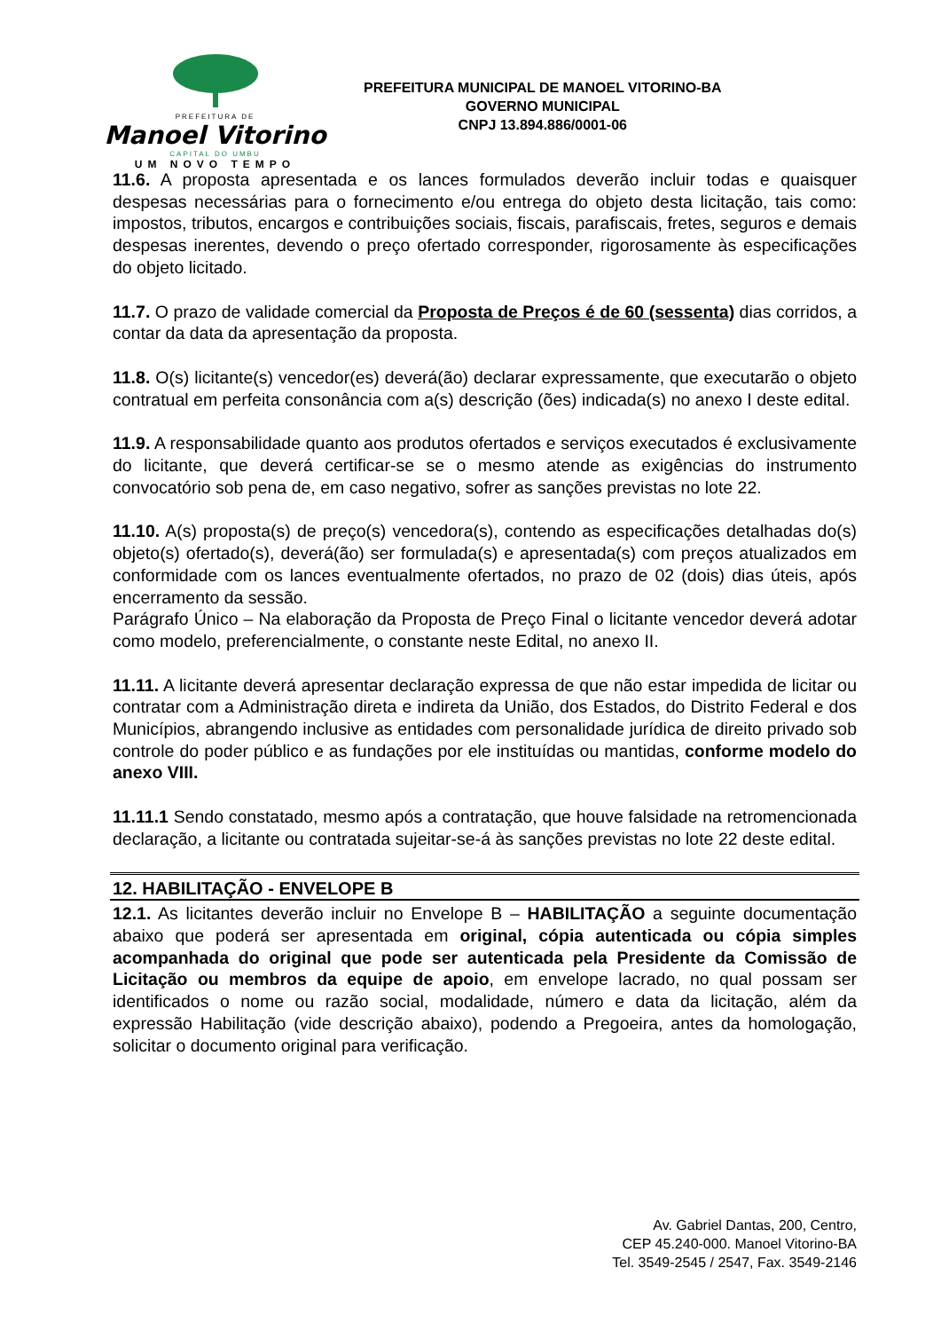PREFEITURA DE
Manoel Vitorino
CAPITAL DO UMBU
UM NOVO TEMPO
PREFEITURA MUNICIPAL DE MANOEL VITORINO-BA
GOVERNO MUNICIPAL
CNPJ 13.894.886/0001-06
11.6. A proposta apresentada e os lances formulados deverão incluir todas e quaisquer despesas necessárias para o fornecimento e/ou entrega do objeto desta licitação, tais como: impostos, tributos, encargos e contribuições sociais, fiscais, parafiscais, fretes, seguros e demais despesas inerentes, devendo o preço ofertado corresponder, rigorosamente às especificações do objeto licitado.
11.7. O prazo de validade comercial da Proposta de Preços é de 60 (sessenta) dias corridos, a contar da data da apresentação da proposta.
11.8. O(s) licitante(s) vencedor(es) deverá(ão) declarar expressamente, que executarão o objeto contratual em perfeita consonância com a(s) descrição (ões) indicada(s) no anexo I deste edital.
11.9. A responsabilidade quanto aos produtos ofertados e serviços executados é exclusivamente do licitante, que deverá certificar-se se o mesmo atende as exigências do instrumento convocatório sob pena de, em caso negativo, sofrer as sanções previstas no lote 22.
11.10. A(s) proposta(s) de preço(s) vencedora(s), contendo as especificações detalhadas do(s) objeto(s) ofertado(s), deverá(ão) ser formulada(s) e apresentada(s) com preços atualizados em conformidade com os lances eventualmente ofertados, no prazo de 02 (dois) dias úteis, após encerramento da sessão.
Parágrafo Único – Na elaboração da Proposta de Preço Final o licitante vencedor deverá adotar como modelo, preferencialmente, o constante neste Edital, no anexo II.
11.11. A licitante deverá apresentar declaração expressa de que não estar impedida de licitar ou contratar com a Administração direta e indireta da União, dos Estados, do Distrito Federal e dos Municípios, abrangendo inclusive as entidades com personalidade jurídica de direito privado sob controle do poder público e as fundações por ele instituídas ou mantidas, conforme modelo do anexo VIII.
11.11.1 Sendo constatado, mesmo após a contratação, que houve falsidade na retromencionada declaração, a licitante ou contratada sujeitar-se-á às sanções previstas no lote 22 deste edital.
12. HABILITAÇÃO - ENVELOPE B
12.1. As licitantes deverão incluir no Envelope B – HABILITAÇÃO a seguinte documentação abaixo que poderá ser apresentada em original, cópia autenticada ou cópia simples acompanhada do original que pode ser autenticada pela Presidente da Comissão de Licitação ou membros da equipe de apoio, em envelope lacrado, no qual possam ser identificados o nome ou razão social, modalidade, número e data da licitação, além da expressão Habilitação (vide descrição abaixo), podendo a Pregoeira, antes da homologação, solicitar o documento original para verificação.
Av. Gabriel Dantas, 200, Centro,
CEP 45.240-000. Manoel Vitorino-BA
Tel. 3549-2545 / 2547, Fax. 3549-2146